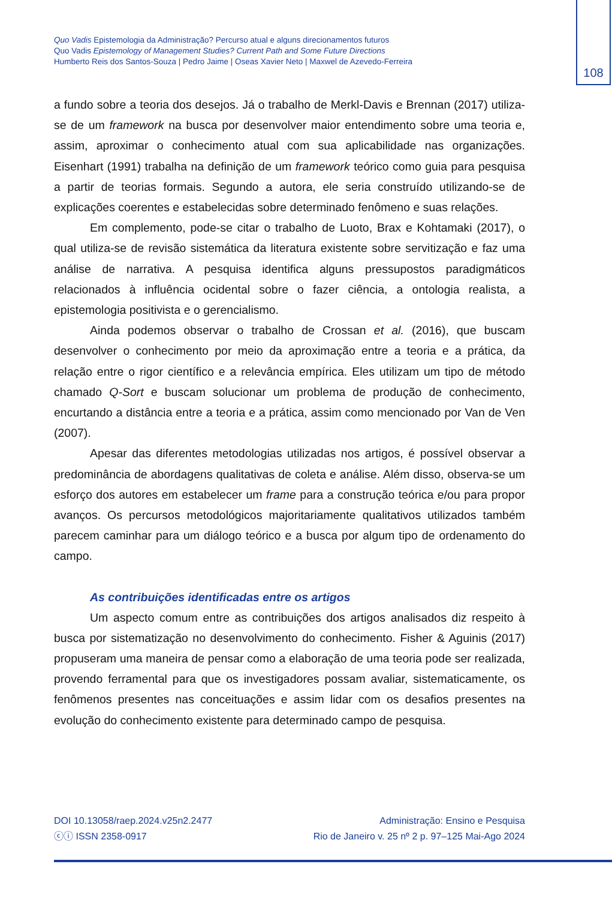108
Quo Vadis Epistemologia da Administração? Percurso atual e alguns direcionamentos futuros
Quo Vadis Epistemology of Management Studies? Current Path and Some Future Directions
Humberto Reis dos Santos-Souza | Pedro Jaime | Oseas Xavier Neto | Maxwel de Azevedo-Ferreira
a fundo sobre a teoria dos desejos. Já o trabalho de Merkl-Davis e Brennan (2017) utiliza-se de um framework na busca por desenvolver maior entendimento sobre uma teoria e, assim, aproximar o conhecimento atual com sua aplicabilidade nas organizações. Eisenhart (1991) trabalha na definição de um framework teórico como guia para pesquisa a partir de teorias formais. Segundo a autora, ele seria construído utilizando-se de explicações coerentes e estabelecidas sobre determinado fenômeno e suas relações.
Em complemento, pode-se citar o trabalho de Luoto, Brax e Kohtamaki (2017), o qual utiliza-se de revisão sistemática da literatura existente sobre servitização e faz uma análise de narrativa. A pesquisa identifica alguns pressupostos paradigmáticos relacionados à influência ocidental sobre o fazer ciência, a ontologia realista, a epistemologia positivista e o gerencialismo.
Ainda podemos observar o trabalho de Crossan et al. (2016), que buscam desenvolver o conhecimento por meio da aproximação entre a teoria e a prática, da relação entre o rigor científico e a relevância empírica. Eles utilizam um tipo de método chamado Q-Sort e buscam solucionar um problema de produção de conhecimento, encurtando a distância entre a teoria e a prática, assim como mencionado por Van de Ven (2007).
Apesar das diferentes metodologias utilizadas nos artigos, é possível observar a predominância de abordagens qualitativas de coleta e análise. Além disso, observa-se um esforço dos autores em estabelecer um frame para a construção teórica e/ou para propor avanços. Os percursos metodológicos majoritariamente qualitativos utilizados também parecem caminhar para um diálogo teórico e a busca por algum tipo de ordenamento do campo.
As contribuições identificadas entre os artigos
Um aspecto comum entre as contribuições dos artigos analisados diz respeito à busca por sistematização no desenvolvimento do conhecimento. Fisher & Aguinis (2017) propuseram uma maneira de pensar como a elaboração de uma teoria pode ser realizada, provendo ferramental para que os investigadores possam avaliar, sistematicamente, os fenômenos presentes nas conceituações e assim lidar com os desafios presentes na evolução do conhecimento existente para determinado campo de pesquisa.
DOI 10.13058/raep.2024.v25n2.2477
ⓒⓘ ISSN 2358-0917
Administração: Ensino e Pesquisa
Rio de Janeiro v. 25 nº 2 p. 97–125 Mai-Ago 2024